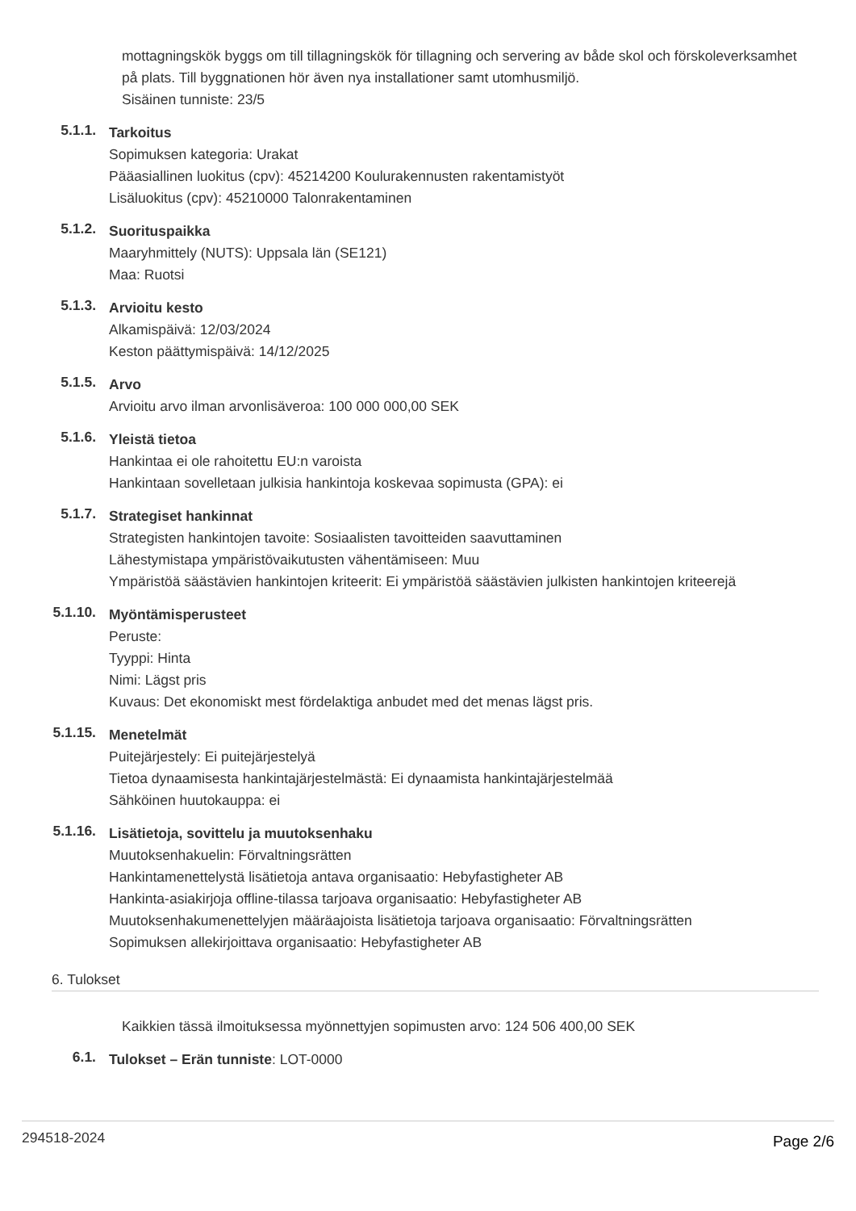mottagningskök byggs om till tillagningskök för tillagning och servering av både skol och förskoleverksamhet på plats. Till byggnationen hör även nya installationer samt utomhusmiljö.
Sisäinen tunniste: 23/5
5.1.1.
Tarkoitus
Sopimuksen kategoria: Urakat
Pääasiallinen luokitus (cpv): 45214200 Koulurakennusten rakentamistyöt
Lisäluokitus (cpv): 45210000 Talonrakentaminen
5.1.2.
Suorituspaikka
Maaryhmittely (NUTS): Uppsala län (SE121)
Maa: Ruotsi
5.1.3.
Arvioitu kesto
Alkamispäivä: 12/03/2024
Keston päättymispäivä: 14/12/2025
5.1.5.
Arvo
Arvioitu arvo ilman arvonlisäveroa: 100 000 000,00 SEK
5.1.6.
Yleistä tietoa
Hankintaa ei ole rahoitettu EU:n varoista
Hankintaan sovelletaan julkisia hankintoja koskevaa sopimusta (GPA): ei
5.1.7.
Strategiset hankinnat
Strategisten hankintojen tavoite: Sosiaalisten tavoitteiden saavuttaminen
Lähestymistapa ympäristövaikutusten vähentämiseen: Muu
Ympäristöä säästävien hankintojen kriteerit: Ei ympäristöä säästävien julkisten hankintojen kriteerejä
5.1.10.
Myöntämisperusteet
Peruste:
Tyyppi: Hinta
Nimi: Lägst pris
Kuvaus: Det ekonomiskt mest fördelaktiga anbudet med det menas lägst pris.
5.1.15.
Menetelmät
Puitejärjestely: Ei puitejärjestelyä
Tietoa dynaamisesta hankintajärjestelmästä: Ei dynaamista hankintajärjestelmää
Sähköinen huutokauppa: ei
5.1.16.
Lisätietoja, sovittelu ja muutoksenhaku
Muutoksenhakuelin: Förvaltningsrätten
Hankintamenettelystä lisätietoja antava organisaatio: Hebyfastigheter AB
Hankinta-asiakirjoja offline-tilassa tarjoava organisaatio: Hebyfastigheter AB
Muutoksenhakumenettelyjen määräajoista lisätietoja tarjoava organisaatio: Förvaltningsrätten
Sopimuksen allekirjoittava organisaatio: Hebyfastigheter AB
6. Tulokset
Kaikkien tässä ilmoituksessa myönnettyjen sopimusten arvo: 124 506 400,00 SEK
6.1.
Tulokset – Erän tunniste: LOT-0000
294518-2024 Page 2/6